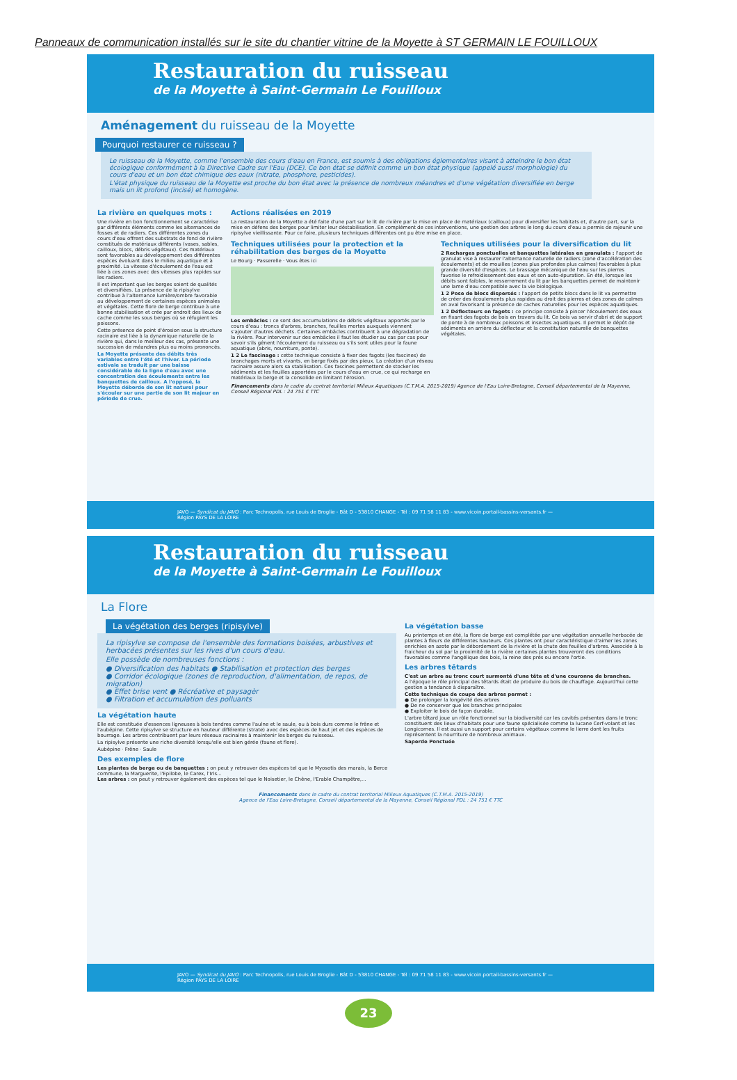Panneaux de communication installés sur le site du chantier vitrine de la Moyette à ST GERMAIN LE FOUILLOUX
Restauration du ruisseau
de la Moyette à Saint-Germain Le Fouilloux
Aménagement du ruisseau de la Moyette
Pourquoi restaurer ce ruisseau ?
Le ruisseau de la Moyette, comme l'ensemble des cours d'eau en France, est soumis à des obligations églementaires visant à atteindre le bon état écologique conformément à la Directive Cadre sur l'Eau (DCE). Ce bon état se définit comme un bon état physique (appelé aussi morphologie) du cours d'eau et un bon état chimique des eaux (nitrate, phosphore, pesticides).
L'état physique du ruisseau de la Moyette est proche du bon état avec la présence de nombreux méandres et d'une végétation diversifiée en berge mais un lit profond (incisé) et homogène.
La rivière en quelques mots :
Une rivière en bon fonctionnement se caractérise par différents éléments comme les alternances de fosses et de radiers. Ces différentes zones du cours d'eau offrent des substrats de fond de rivière constitués de matériaux différents (vases, sables, cailloux, blocs, débris végétaux). Ces matériaux sont favorables au développement des différentes espèces évoluant dans le milieu aquatique et à proximité. La vitesse d'écoulement de l'eau est liée à ces zones avec des vitesses plus rapides sur les radiers.
Il est important que les berges soient de qualités et diversifiées. La présence de la ripisylve contribue à l'alternance lumière/ombre favorable au développement de certaines espèces animales et végétales. Cette flore de berge contribue à une bonne stabilisation et crée par endroit des lieux de cache comme les sous berges où se réfugient les poissons.
Cette présence de point d'érosion sous la structure racinaire est liée à la dynamique naturelle de la rivière qui, dans le meilleur des cas, présente une succession de méandres plus ou moins prononcés.
La Moyette présente des débits très variables entre l'été et l'hiver. La période estivale se traduit par une baisse considérable de la ligne d'eau avec une concentration des écoulements entre les banquettes de cailloux. A l'opposé, la Moyette déborde de son lit naturel pour s'écouler sur une partie de son lit majeur en période de crue.
Actions réalisées en 2019
La restauration de la Moyette a été faite d'une part sur le lit de rivière par la mise en place de matériaux (cailloux) pour diversifier les habitats et, d'autre part, sur la mise en défens des berges pour limiter leur déstabilisation. En complément de ces interventions, une gestion des arbres le long du cours d'eau a permis de rajeunir une ripisylve vieillissante. Pour ce faire, plusieurs techniques différentes ont pu être mise en place.
Techniques utilisées pour la protection et la réhabilitation des berges de la Moyette
Le Bourg · Passerelle · Vous êtes ici
Les embâcles : ce sont des accumulations de débris végétaux apportés par le cours d'eau : troncs d'arbres, branches, feuilles mortes auxquels viennent s'ajouter d'autres déchets. Certaines embâcles contribuent à une dégradation de la rivière. Pour intervenir sur des embâcles il faut les étudier au cas par cas pour savoir s'ils gênent l'écoulement du ruisseau ou s'ils sont utiles pour la faune aquatique (abris, nourriture, ponte).
1 2 Le fascinage : cette technique consiste à fixer des fagots (les fascines) de branchages morts et vivants, en berge fixés par des pieux. La création d'un réseau racinaire assure alors sa stabilisation. Ces fascines permettent de stocker les sédiments et les feuilles apportées par le cours d'eau en crue, ce qui recharge en matériaux la berge et la consolide en limitant l'érosion.
Techniques utilisées pour la diversification du lit
2 Recharges ponctuelles et banquettes latérales en granulats : l'apport de granulat vise à restaurer l'alternance naturelle de radiers (zone d'accélération des écoulements) et de mouilles (zones plus profondes plus calmes) favorables à plus grande diversité d'espèces. Le brassage mécanique de l'eau sur les pierres favorise le refroidissement des eaux et son auto-épuration. En été, lorsque les débits sont faibles, le resserrement du lit par les banquettes permet de maintenir une lame d'eau compatible avec la vie biologique.
1 2 Pose de blocs dispersés : l'apport de petits blocs dans le lit va permettre de créer des écoulements plus rapides au droit des pierres et des zones de calmes en aval favorisant la présence de caches naturelles pour les espèces aquatiques.
1 2 Déflecteurs en fagots : ce principe consiste à pincer l'écoulement des eaux en fixant des fagots de bois en travers du lit. Ce bois va servir d'abri et de support de ponte à de nombreux poissons et insectes aquatiques. Il permet le dépôt de sédiments en arrière du déflecteur et la constitution naturelle de banquettes végétales.
Financements dans le cadre du contrat territorial Milieux Aquatiques (C.T.M.A. 2015-2019) Agence de l'Eau Loire-Bretagne, Conseil départemental de la Mayenne, Conseil Régional PDL : 24 751 € TTC
JAVO — Syndicat du JAVO : Parc Technopolis, rue Louis de Broglie - Bât D - 53810 CHANGE - Tél : 09 71 58 11 83 - www.vicoin.portail-bassins-versants.fr — Région PAYS DE LA LOIRE
Restauration du ruisseau
de la Moyette à Saint-Germain Le Fouilloux
La Flore
La végétation des berges (ripisylve)
La ripisylve se compose de l'ensemble des formations boisées, arbustives et herbacées présentes sur les rives d'un cours d'eau.
Elle possède de nombreuses fonctions :
● Diversification des habitats ● Stabilisation et protection des berges
● Corridor écologique (zones de reproduction, d'alimentation, de repos, de migration)
● Effet brise vent ● Récréative et paysagèr
● Filtration et accumulation des polluants
La végétation haute
Elle est constituée d'essences ligneuses à bois tendres comme l'aulne et le saule, ou à bois durs comme le frêne et l'aubépine. Cette ripisylve se structure en hauteur différente (strate) avec des espèces de haut jet et des espèces de bourrage. Les arbres contribuent par leurs réseaux racinaires à maintenir les berges du ruisseau.
La ripisylve présente une riche diversité lorsqu'elle est bien gérée (faune et flore).
Aubépine · Frêne · Saule
Des exemples de flore
Les plantes de berge ou de banquettes : on peut y retrouver des espèces tel que le Myosotis des marais, la Berce commune, la Marguerite, l'Epilobe, le Carex, l'Iris...
Les arbres : on peut y retrouver également des espèces tel que le Noisetier, le Chêne, l'Erable Champêtre,...
La végétation basse
Au printemps et en été, la flore de berge est complétée par une végétation annuelle herbacée de plantes à fleurs de différentes hauteurs. Ces plantes ont pour caractéristique d'aimer les zones enrichies en azote par le débordement de la rivière et la chute des feuilles d'arbres. Associée à la fraicheur du sol par la proximité de la rivière certaines plantes trouveront des conditions favorables comme l'angélique des bois, la reine des prés ou encore l'ortie.
Les arbres têtards
C'est un arbre au tronc court surmonté d'une tête et d'une couronne de branches.
A l'époque le rôle principal des têtards était de produire du bois de chauffage. Aujourd'hui cette gestion a tendance à disparaître.
Cette technique de coupe des arbres permet :
● De prolonger la longévité des arbres
● De ne conserver que les branches principales
● Exploiter le bois de façon durable.
L'arbre têtard joue un rôle fonctionnel sur la biodiversité car les cavités présentes dans le tronc constituent des lieux d'habitats pour une faune spécialisée comme la lucane Cerf-volant et les Longicornes. Il est aussi un support pour certains végétaux comme le lierre dont les fruits représentent la nourriture de nombreux animaux.
Saperde Ponctuée
Financements dans le cadre du contrat territorial Milieux Aquatiques (C.T.M.A. 2015-2019)
Agence de l'Eau Loire-Bretagne, Conseil départemental de la Mayenne, Conseil Régional PDL : 24 751 € TTC
JAVO — Syndicat du JAVO : Parc Technopolis, rue Louis de Broglie - Bât D - 53810 CHANGE - Tél : 09 71 58 11 83 - www.vicoin.portail-bassins-versants.fr — Région PAYS DE LA LOIRE
23